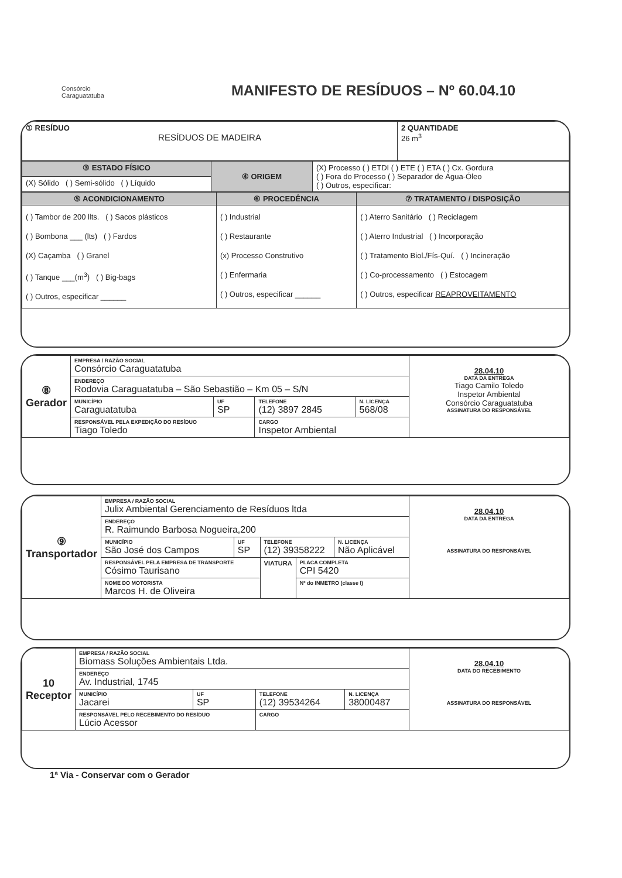Consórcio
Caraguatatuba MANIFESTO DE RESÍDUOS – Nº 60.04.10
| ① RESÍDUO RESÍDUOS DE MADEIRA | 2 QUANTIDADE 26 m<sup>3</sup> |
| ③ ESTADO FÍSICO | ④ ORIGEM | (X) Processo ( ) ETDI ( ) ETE ( ) ETA ( ) Cx. Gordura ( ) Fora do Processo ( ) Separador de Água-Óleo ( ) Outros, especificar: |
| (X) Sólido ( ) Semi-sólido ( ) Líquido | | |
| ⑤ ACONDICIONAMENTO | ⑥ PROCEDÊNCIA | ⑦ TRATAMENTO / DISPOSIÇÃO |
| ( ) Tambor de 200 llts. ( ) Sacos plásticos ( ) Bombona ___ (lts) ( ) Fardos (X) Caçamba ( ) Granel ( ) Tanque ___(m<sup>3</sup>) ( ) Big-bags ( ) Outros, especificar ______ | ( ) Industrial ( ) Restaurante (x) Processo Construtivo ( ) Enfermaria ( ) Outros, especificar ______ | ( ) Aterro Sanitário ( ) Reciclagem ( ) Aterro Industrial ( ) Incorporação ( ) Tratamento Biol./Fís-Quí. ( ) Incineração ( ) Co-processamento ( ) Estocagem ( ) Outros, especificar REAPROVEITAMENTO |
| ⑧ Gerador | EMPRESA / RAZÃO SOCIAL Consórcio Caraguatatuba | | | | 28.04.10 DATA DA ENTREGA Tiago Camilo Toledo Inspetor Ambiental Consórcio Caraguatatuba ASSINATURA DO RESPONSÁVEL |
| | ENDEREÇO Rodovia Caraguatatuba – São Sebastião – Km 05 – S/N | | | | |
| | MUNICÍPIO Caraguatatuba | UF SP | TELEFONE (12) 3897 2845 | N. LICENÇA 568/08 | |
| | RESPONSÁVEL PELA EXPEDIÇÃO DO RESÍDUO Tiago Toledo | | CARGO Inspetor Ambiental | | |
| ⑨ Transportador | EMPRESA / RAZÃO SOCIAL Julix Ambiental Gerenciamento de Resíduos ltda | | | | | 28.04.10 DATA DA ENTREGA ASSINATURA DO RESPONSÁVEL |
| | ENDEREÇO R. Raimundo Barbosa Nogueira,200 | | | | | |
| | MUNICÍPIO São José dos Campos | UF SP | TELEFONE (12) 39358222 | | N. LICENÇA Não Aplicável | |
| | RESPONSÁVEL PELA EMPRESA DE TRANSPORTE Cósimo Taurisano | | VIATURA | PLACA COMPLETA CPI 5420 | | |
| | NOME DO MOTORISTA Marcos H. de Oliveira | | | Nº do INMETRO (classe I) | | |
| 10 Receptor | EMPRESA / RAZÃO SOCIAL Biomass Soluções Ambientais Ltda. | | | | 28.04.10 DATA DO RECEBIMENTO ASSINATURA DO RESPONSÁVEL |
| | ENDEREÇO Av. Industrial, 1745 | | | | |
| | MUNICÍPIO Jacarei | UF SP | TELEFONE (12) 39534264 | N. LICENÇA 38000487 | |
| | RESPONSÁVEL PELO RECEBIMENTO DO RESÍDUO Lúcio Acessor | | CARGO | | |
1ª Via - Conservar com o Gerador